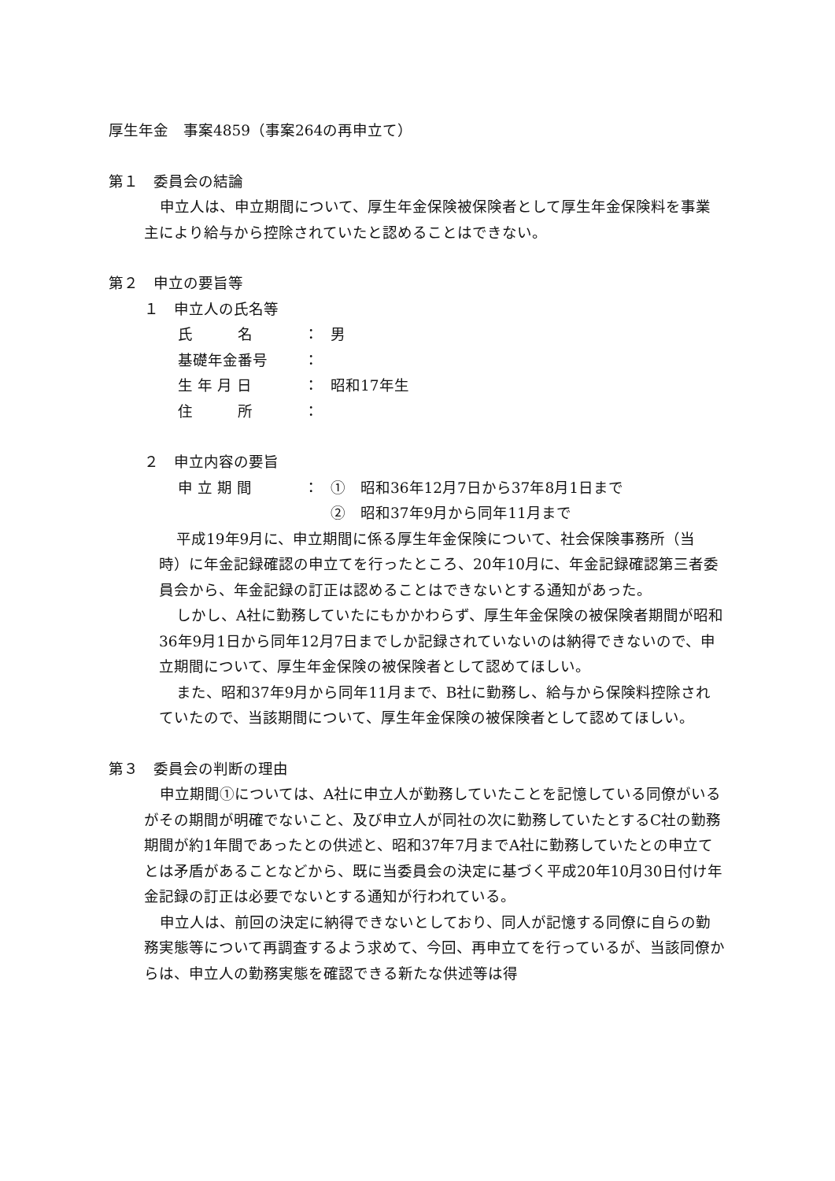厚生年金　事案4859（事案264の再申立て）
第１　委員会の結論
申立人は、申立期間について、厚生年金保険被保険者として厚生年金保険料を事業主により給与から控除されていたと認めることはできない。
第２　申立の要旨等
１　申立人の氏名等
| 氏 名 | ： | 男 |
| 基礎年金番号 | ： | |
| 生 年 月 日 | ： | 昭和17年生 |
| 住 所 | ： | |
２　申立内容の要旨
| 申 立 期 間 | ： | ① 昭和36年12月7日から37年8月1日まで |
| | | ② 昭和37年9月から同年11月まで |
平成19年9月に、申立期間に係る厚生年金保険について、社会保険事務所（当時）に年金記録確認の申立てを行ったところ、20年10月に、年金記録確認第三者委員会から、年金記録の訂正は認めることはできないとする通知があった。
しかし、A社に勤務していたにもかかわらず、厚生年金保険の被保険者期間が昭和36年9月1日から同年12月7日までしか記録されていないのは納得できないので、申立期間について、厚生年金保険の被保険者として認めてほしい。
また、昭和37年9月から同年11月まで、B社に勤務し、給与から保険料控除されていたので、当該期間について、厚生年金保険の被保険者として認めてほしい。
第３　委員会の判断の理由
申立期間①については、A社に申立人が勤務していたことを記憶している同僚がいるがその期間が明確でないこと、及び申立人が同社の次に勤務していたとするC社の勤務期間が約1年間であったとの供述と、昭和37年7月までA社に勤務していたとの申立てとは矛盾があることなどから、既に当委員会の決定に基づく平成20年10月30日付け年金記録の訂正は必要でないとする通知が行われている。
申立人は、前回の決定に納得できないとしており、同人が記憶する同僚に自らの勤務実態等について再調査するよう求めて、今回、再申立てを行っているが、当該同僚からは、申立人の勤務実態を確認できる新たな供述等は得